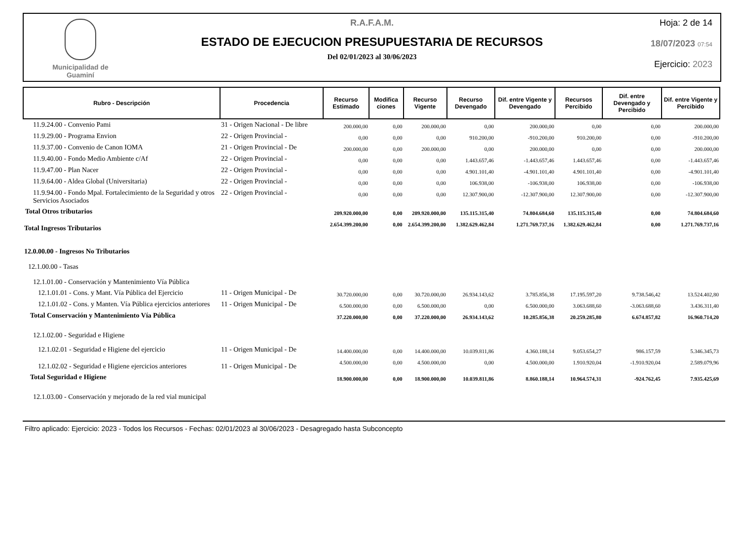Municipalidad de
Guaminí
R.A.F.A.M.
ESTADO DE EJECUCION PRESUPUESTARIA DE RECURSOS
Del 02/01/2023 al 30/06/2023
Hoja: 2 de 14
18/07/2023 07:54
Ejercicio: 2023
| Rubro - Descripción | Procedencia | Recurso Estimado | Modifica ciones | Recurso Vigente | Recurso Devengado | Dif. entre Vigente y Devengado | Recursos Percibido | Dif. entre Devengado y Percibido | Dif. entre Vigente y Percibido |
| --- | --- | --- | --- | --- | --- | --- | --- | --- | --- |
| 11.9.24.00 - Convenio Pami | 31 - Origen Nacional - De libre | 200.000,00 | 0,00 | 200.000,00 | 0,00 | 200.000,00 | 0,00 | 0,00 | 200.000,00 |
| 11.9.29.00 - Programa Envion | 22 - Origen Provincial - | 0,00 | 0,00 | 0,00 | 910.200,00 | -910.200,00 | 910.200,00 | 0,00 | -910.200,00 |
| 11.9.37.00 - Convenio de Canon IOMA | 21 - Origen Provincial - De | 200.000,00 | 0,00 | 200.000,00 | 0,00 | 200.000,00 | 0,00 | 0,00 | 200.000,00 |
| 11.9.40.00 - Fondo Medio Ambiente c/Af | 22 - Origen Provincial - | 0,00 | 0,00 | 0,00 | 1.443.657,46 | -1.443.657,46 | 1.443.657,46 | 0,00 | -1.443.657,46 |
| 11.9.47.00 - Plan Nacer | 22 - Origen Provincial - | 0,00 | 0,00 | 0,00 | 4.901.101,40 | -4.901.101,40 | 4.901.101,40 | 0,00 | -4.901.101,40 |
| 11.9.64.00 - Aldea Global (Universitaria) | 22 - Origen Provincial - | 0,00 | 0,00 | 0,00 | 106.938,00 | -106.938,00 | 106.938,00 | 0,00 | -106.938,00 |
| 11.9.94.00 - Fondo Mpal. Fortalecimiento de la Seguridad y otros Servicios Asociados | 22 - Origen Provincial - | 0,00 | 0,00 | 0,00 | 12.307.900,00 | -12.307.900,00 | 12.307.900,00 | 0,00 | -12.307.900,00 |
| Total Otros tributarios | | 209.920.000,00 | 0,00 | 209.920.000,00 | 135.115.315,40 | 74.804.684,60 | 135.115.315,40 | 0,00 | 74.804.684,60 |
| Total Ingresos Tributarios | | 2.654.399.200,00 | 0,00 | 2.654.399.200,00 | 1.382.629.462,84 | 1.271.769.737,16 | 1.382.629.462,84 | 0,00 | 1.271.769.737,16 |
| 12.0.00.00 - Ingresos No Tributarios | | | | | | | | | |
| 12.1.00.00 - Tasas | | | | | | | | | |
| 12.1.01.00 - Conservación y Mantenimiento Vía Pública | | | | | | | | | |
| 12.1.01.01 - Cons. y Mant. Vía Pública del Ejercicio | 11 - Origen Municipal - De | 30.720.000,00 | 0,00 | 30.720.000,00 | 26.934.143,62 | 3.785.856,38 | 17.195.597,20 | 9.738.546,42 | 13.524.402,80 |
| 12.1.01.02 - Cons. y Manten. Vía Pública ejercicios anteriores | 11 - Origen Municipal - De | 6.500.000,00 | 0,00 | 6.500.000,00 | 0,00 | 6.500.000,00 | 3.063.688,60 | -3.063.688,60 | 3.436.311,40 |
| Total Conservación y Mantenimiento Vía Pública | | 37.220.000,00 | 0,00 | 37.220.000,00 | 26.934.143,62 | 10.285.856,38 | 20.259.285,80 | 6.674.857,82 | 16.960.714,20 |
| 12.1.02.00 - Seguridad e Higiene | | | | | | | | | |
| 12.1.02.01 - Seguridad e Higiene del ejercicio | 11 - Origen Municipal - De | 14.400.000,00 | 0,00 | 14.400.000,00 | 10.039.811,86 | 4.360.188,14 | 9.053.654,27 | 986.157,59 | 5.346.345,73 |
| 12.1.02.02 - Seguridad e Higiene ejercicios anteriores | 11 - Origen Municipal - De | 4.500.000,00 | 0,00 | 4.500.000,00 | 0,00 | 4.500.000,00 | 1.910.920,04 | -1.910.920,04 | 2.589.079,96 |
| Total Seguridad e Higiene | | 18.900.000,00 | 0,00 | 18.900.000,00 | 10.039.811,86 | 8.860.188,14 | 10.964.574,31 | -924.762,45 | 7.935.425,69 |
| 12.1.03.00 - Conservación y mejorado de la red vial municipal | | | | | | | | | |
Filtro aplicado: Ejercicio: 2023 - Todos los Recursos - Fechas: 02/01/2023 al 30/06/2023 - Desagregado hasta Subconcepto